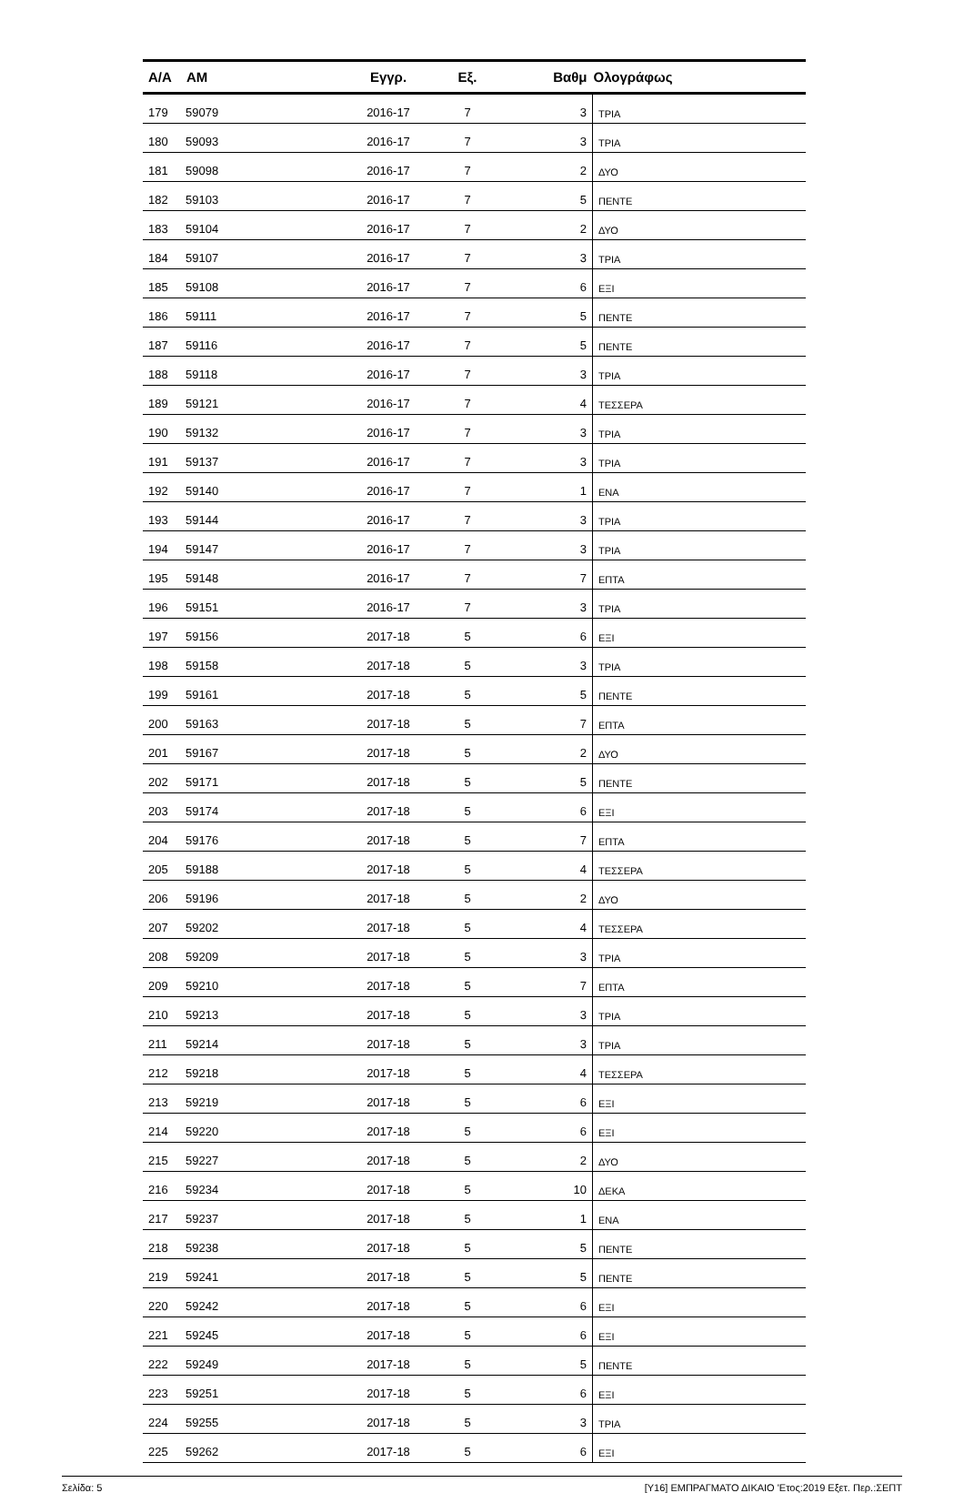| Α/Α | ΑΜ | Εγγρ. | Εξ. | Βαθμ | Ολογράφως |
| --- | --- | --- | --- | --- | --- |
| 179 | 59079 | 2016-17 | 7 | 3 | ΤΡΙΑ |
| 180 | 59093 | 2016-17 | 7 | 3 | ΤΡΙΑ |
| 181 | 59098 | 2016-17 | 7 | 2 | ΔΥΟ |
| 182 | 59103 | 2016-17 | 7 | 5 | ΠΕΝΤΕ |
| 183 | 59104 | 2016-17 | 7 | 2 | ΔΥΟ |
| 184 | 59107 | 2016-17 | 7 | 3 | ΤΡΙΑ |
| 185 | 59108 | 2016-17 | 7 | 6 | ΕΞΙ |
| 186 | 59111 | 2016-17 | 7 | 5 | ΠΕΝΤΕ |
| 187 | 59116 | 2016-17 | 7 | 5 | ΠΕΝΤΕ |
| 188 | 59118 | 2016-17 | 7 | 3 | ΤΡΙΑ |
| 189 | 59121 | 2016-17 | 7 | 4 | ΤΕΣΣΕΡΑ |
| 190 | 59132 | 2016-17 | 7 | 3 | ΤΡΙΑ |
| 191 | 59137 | 2016-17 | 7 | 3 | ΤΡΙΑ |
| 192 | 59140 | 2016-17 | 7 | 1 | ΕΝΑ |
| 193 | 59144 | 2016-17 | 7 | 3 | ΤΡΙΑ |
| 194 | 59147 | 2016-17 | 7 | 3 | ΤΡΙΑ |
| 195 | 59148 | 2016-17 | 7 | 7 | ΕΠΤΑ |
| 196 | 59151 | 2016-17 | 7 | 3 | ΤΡΙΑ |
| 197 | 59156 | 2017-18 | 5 | 6 | ΕΞΙ |
| 198 | 59158 | 2017-18 | 5 | 3 | ΤΡΙΑ |
| 199 | 59161 | 2017-18 | 5 | 5 | ΠΕΝΤΕ |
| 200 | 59163 | 2017-18 | 5 | 7 | ΕΠΤΑ |
| 201 | 59167 | 2017-18 | 5 | 2 | ΔΥΟ |
| 202 | 59171 | 2017-18 | 5 | 5 | ΠΕΝΤΕ |
| 203 | 59174 | 2017-18 | 5 | 6 | ΕΞΙ |
| 204 | 59176 | 2017-18 | 5 | 7 | ΕΠΤΑ |
| 205 | 59188 | 2017-18 | 5 | 4 | ΤΕΣΣΕΡΑ |
| 206 | 59196 | 2017-18 | 5 | 2 | ΔΥΟ |
| 207 | 59202 | 2017-18 | 5 | 4 | ΤΕΣΣΕΡΑ |
| 208 | 59209 | 2017-18 | 5 | 3 | ΤΡΙΑ |
| 209 | 59210 | 2017-18 | 5 | 7 | ΕΠΤΑ |
| 210 | 59213 | 2017-18 | 5 | 3 | ΤΡΙΑ |
| 211 | 59214 | 2017-18 | 5 | 3 | ΤΡΙΑ |
| 212 | 59218 | 2017-18 | 5 | 4 | ΤΕΣΣΕΡΑ |
| 213 | 59219 | 2017-18 | 5 | 6 | ΕΞΙ |
| 214 | 59220 | 2017-18 | 5 | 6 | ΕΞΙ |
| 215 | 59227 | 2017-18 | 5 | 2 | ΔΥΟ |
| 216 | 59234 | 2017-18 | 5 | 10 | ΔΕΚΑ |
| 217 | 59237 | 2017-18 | 5 | 1 | ΕΝΑ |
| 218 | 59238 | 2017-18 | 5 | 5 | ΠΕΝΤΕ |
| 219 | 59241 | 2017-18 | 5 | 5 | ΠΕΝΤΕ |
| 220 | 59242 | 2017-18 | 5 | 6 | ΕΞΙ |
| 221 | 59245 | 2017-18 | 5 | 6 | ΕΞΙ |
| 222 | 59249 | 2017-18 | 5 | 5 | ΠΕΝΤΕ |
| 223 | 59251 | 2017-18 | 5 | 6 | ΕΞΙ |
| 224 | 59255 | 2017-18 | 5 | 3 | ΤΡΙΑ |
| 225 | 59262 | 2017-18 | 5 | 6 | ΕΞΙ |
Σελίδα: 5 [Υ16] ΕΜΠΡΑΓΜΑΤΟ ΔΙΚΑΙΟ 'Ετος:2019 Εξετ. Περ.:ΣΕΠΤ